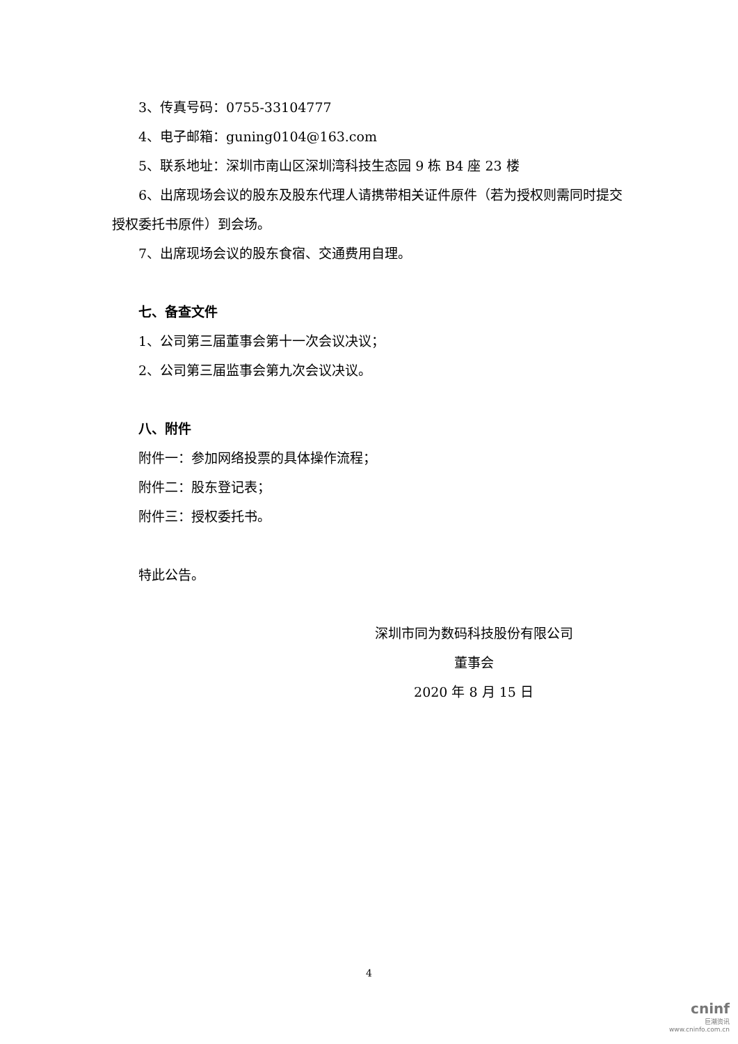3、传真号码：0755-33104777
4、电子邮箱：guning0104@163.com
5、联系地址：深圳市南山区深圳湾科技生态园 9 栋 B4 座 23 楼
6、出席现场会议的股东及股东代理人请携带相关证件原件（若为授权则需同时提交授权委托书原件）到会场。
7、出席现场会议的股东食宿、交通费用自理。
七、备查文件
1、公司第三届董事会第十一次会议决议；
2、公司第三届监事会第九次会议决议。
八、附件
附件一：参加网络投票的具体操作流程；
附件二：股东登记表；
附件三：授权委托书。
特此公告。
深圳市同为数码科技股份有限公司
董事会
2020 年 8 月 15 日
4
cninf
巨潮资讯
www.cninfo.com.cn